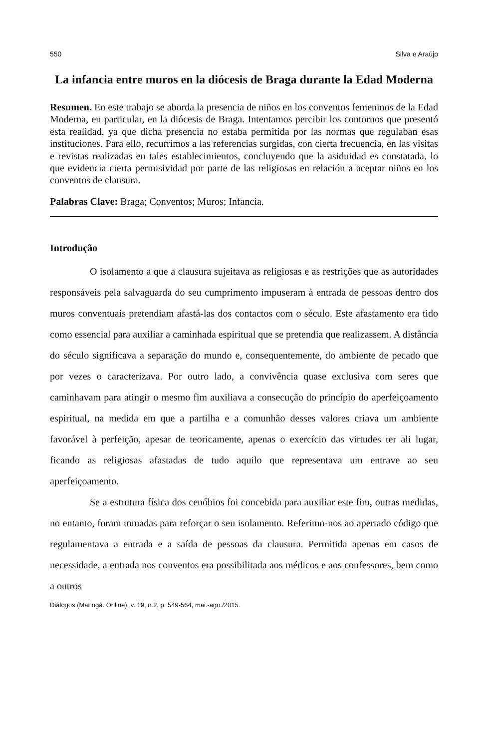550 Silva e Araújo
La infancia entre muros en la diócesis de Braga durante la Edad Moderna
Resumen. En este trabajo se aborda la presencia de niños en los conventos femeninos de la Edad Moderna, en particular, en la diócesis de Braga. Intentamos percibir los contornos que presentó esta realidad, ya que dicha presencia no estaba permitida por las normas que regulaban esas instituciones. Para ello, recurrimos a las referencias surgidas, con cierta frecuencia, en las visitas e revistas realizadas en tales establecimientos, concluyendo que la asiduidad es constatada, lo que evidencia cierta permisividad por parte de las religiosas en relación a aceptar niños en los conventos de clausura.
Palabras Clave: Braga; Conventos; Muros; Infancia.
Introdução
O isolamento a que a clausura sujeitava as religiosas e as restrições que as autoridades responsáveis pela salvaguarda do seu cumprimento impuseram à entrada de pessoas dentro dos muros conventuais pretendiam afastá-las dos contactos com o século. Este afastamento era tido como essencial para auxiliar a caminhada espiritual que se pretendia que realizassem. A distância do século significava a separação do mundo e, consequentemente, do ambiente de pecado que por vezes o caracterizava. Por outro lado, a convivência quase exclusiva com seres que caminhavam para atingir o mesmo fim auxiliava a consecução do princípio do aperfeiçoamento espiritual, na medida em que a partilha e a comunhão desses valores criava um ambiente favorável à perfeição, apesar de teoricamente, apenas o exercício das virtudes ter ali lugar, ficando as religiosas afastadas de tudo aquilo que representava um entrave ao seu aperfeiçoamento.
Se a estrutura física dos cenóbios foi concebida para auxiliar este fim, outras medidas, no entanto, foram tomadas para reforçar o seu isolamento. Referimo-nos ao apertado código que regulamentava a entrada e a saída de pessoas da clausura. Permitida apenas em casos de necessidade, a entrada nos conventos era possibilitada aos médicos e aos confessores, bem como a outros
Diálogos (Maringá. Online), v. 19, n.2, p. 549-564, mai.-ago./2015.